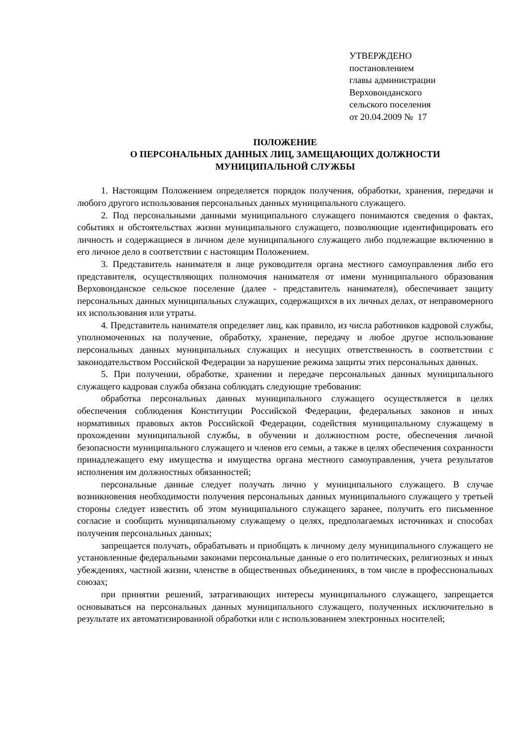УТВЕРЖДЕНО
постановлением
главы администрации
Верховонданского
сельского поселения
от 20.04.2009 № 17
ПОЛОЖЕНИЕ
О ПЕРСОНАЛЬНЫХ ДАННЫХ ЛИЦ, ЗАМЕЩАЮЩИХ ДОЛЖНОСТИ
МУНИЦИПАЛЬНОЙ СЛУЖБЫ
1. Настоящим Положением определяется порядок получения, обработки, хранения, передачи и любого другого использования персональных данных муниципального служащего.
2. Под персональными данными муниципального служащего понимаются сведения о фактах, событиях и обстоятельствах жизни муниципального служащего, позволяющие идентифицировать его личность и содержащиеся в личном деле муниципального служащего либо подлежащие включению в его личное дело в соответствии с настоящим Положением.
3. Представитель нанимателя в лице руководителя органа местного самоуправления либо его представителя, осуществляющих полномочия нанимателя от имени муниципального образования Верховонданское сельское поселение (далее - представитель нанимателя), обеспечивает защиту персональных данных муниципальных служащих, содержащихся в их личных делах, от неправомерного их использования или утраты.
4. Представитель нанимателя определяет лиц, как правило, из числа работников кадровой службы, уполномоченных на получение, обработку, хранение, передачу и любое другое использование персональных данных муниципальных служащих и несущих ответственность в соответствии с законодательством Российской Федерации за нарушение режима защиты этих персональных данных.
5. При получении, обработке, хранении и передаче персональных данных муниципального служащего кадровая служба обязана соблюдать следующие требования:
обработка персональных данных муниципального служащего осуществляется в целях обеспечения соблюдения Конституции Российской Федерации, федеральных законов и иных нормативных правовых актов Российской Федерации, содействия муниципальному служащему в прохождении муниципальной службы, в обучении и должностном росте, обеспечения личной безопасности муниципального служащего и членов его семьи, а также в целях обеспечения сохранности принадлежащего ему имущества и имущества органа местного самоуправления, учета результатов исполнения им должностных обязанностей;
персональные данные следует получать лично у муниципального служащего. В случае возникновения необходимости получения персональных данных муниципального служащего у третьей стороны следует известить об этом муниципального служащего заранее, получить его письменное согласие и сообщить муниципальному служащему о целях, предполагаемых источниках и способах получения персональных данных;
запрещается получать, обрабатывать и приобщать к личному делу муниципального служащего не установленные федеральными законами персональные данные о его политических, религиозных и иных убеждениях, частной жизни, членстве в общественных объединениях, в том числе в профессиональных союзах;
при принятии решений, затрагивающих интересы муниципального служащего, запрещается основываться на персональных данных муниципального служащего, полученных исключительно в результате их автоматизированной обработки или с использованием электронных носителей;